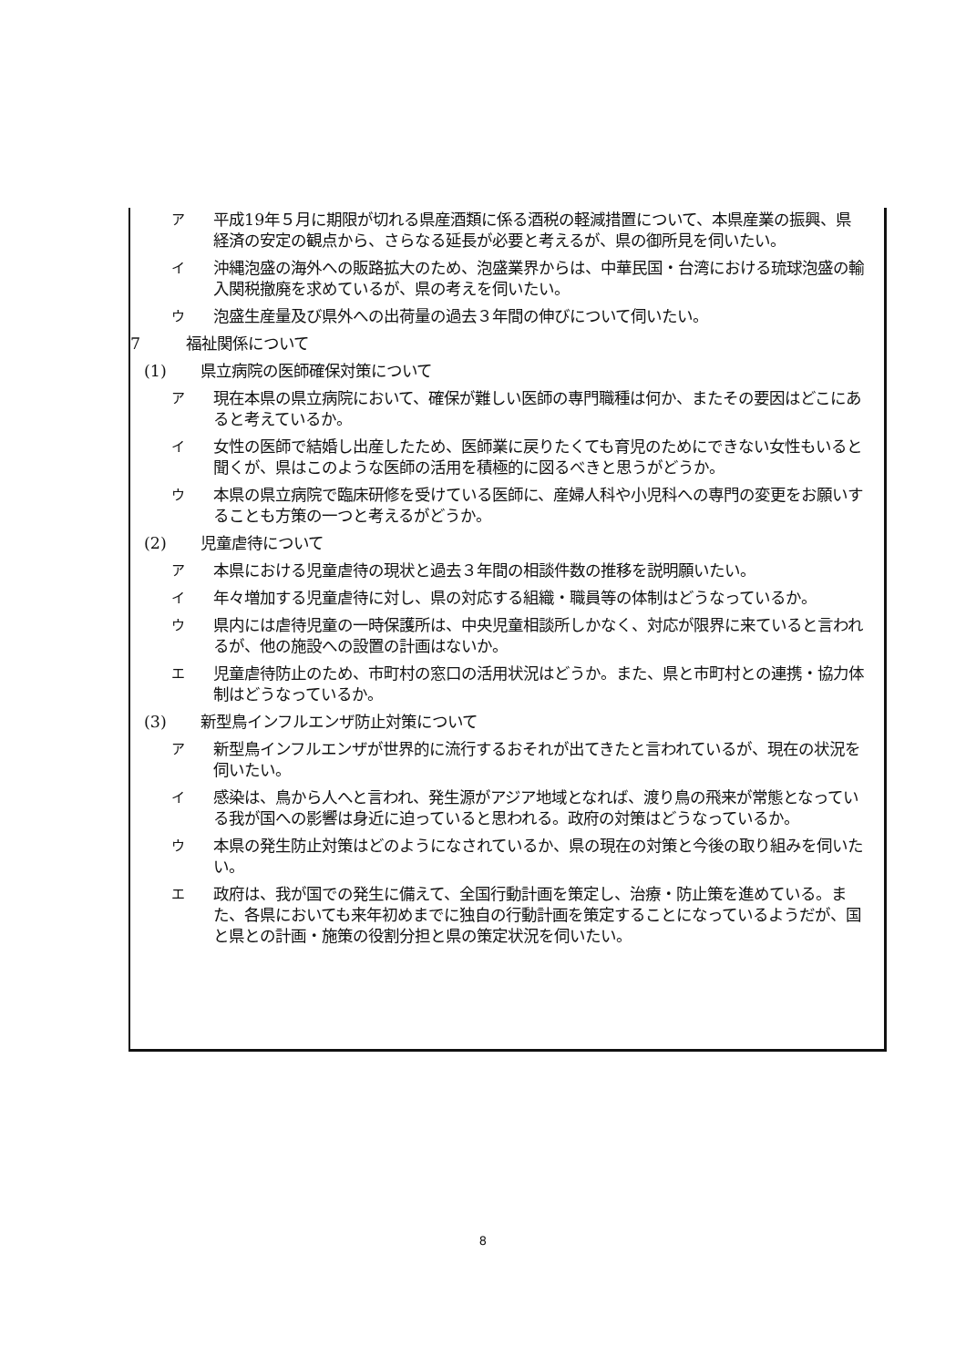ア平成19年５月に期限が切れる県産酒類に係る酒税の軽減措置について、本県産業の振興、県経済の安定の観点から、さらなる延長が必要と考えるが、県の御所見を伺いたい。
イ沖縄泡盛の海外への販路拡大のため、泡盛業界からは、中華民国・台湾における琉球泡盛の輸入関税撤廃を求めているが、県の考えを伺いたい。
ウ泡盛生産量及び県外への出荷量の過去３年間の伸びについて伺いたい。
7 福祉関係について
(1) 県立病院の医師確保対策について
ア現在本県の県立病院において、確保が難しい医師の専門職種は何か、またその要因はどこにあると考えているか。
イ女性の医師で結婚し出産したため、医師業に戻りたくても育児のためにできない女性もいると聞くが、県はこのような医師の活用を積極的に図るべきと思うがどうか。
ウ本県の県立病院で臨床研修を受けている医師に、産婦人科や小児科への専門の変更をお願いすることも方策の一つと考えるがどうか。
(2) 児童虐待について
ア本県における児童虐待の現状と過去３年間の相談件数の推移を説明願いたい。
イ年々増加する児童虐待に対し、県の対応する組織・職員等の体制はどうなっているか。
ウ県内には虐待児童の一時保護所は、中央児童相談所しかなく、対応が限界に来ていると言われるが、他の施設への設置の計画はないか。
エ児童虐待防止のため、市町村の窓口の活用状況はどうか。また、県と市町村との連携・協力体制はどうなっているか。
(3) 新型鳥インフルエンザ防止対策について
ア新型鳥インフルエンザが世界的に流行するおそれが出てきたと言われているが、現在の状況を伺いたい。
イ感染は、鳥から人へと言われ、発生源がアジア地域となれば、渡り鳥の飛来が常態となっている我が国への影響は身近に迫っていると思われる。政府の対策はどうなっているか。
ウ本県の発生防止対策はどのようになされているか、県の現在の対策と今後の取り組みを伺いたい。
エ政府は、我が国での発生に備えて、全国行動計画を策定し、治療・防止策を進めている。また、各県においても来年初めまでに独自の行動計画を策定することになっているようだが、国と県との計画・施策の役割分担と県の策定状況を伺いたい。
8